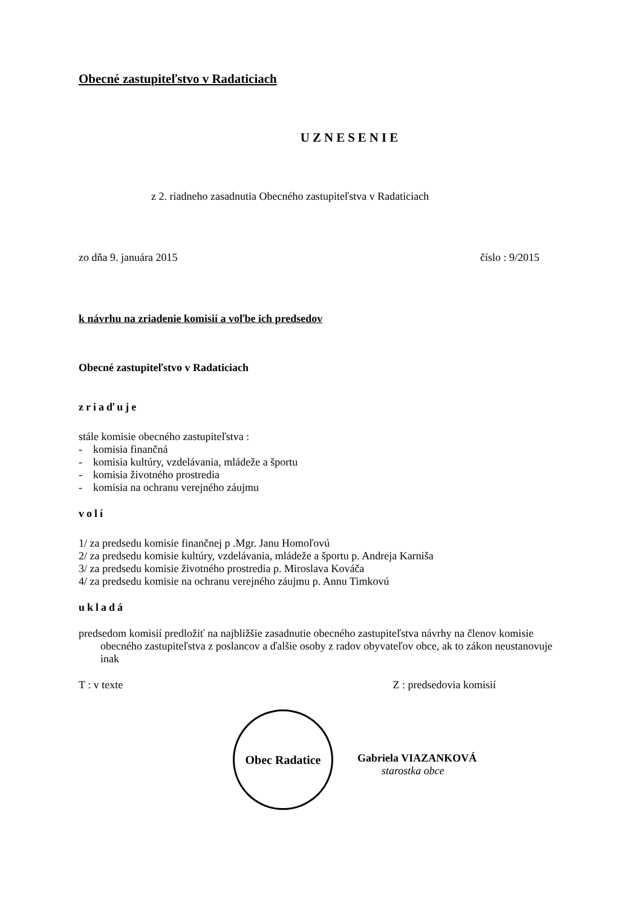Obecné zastupiteľstvo v Radaticiach
UZNESENIE
z 2. riadneho zasadnutia Obecného zastupiteľstva v Radaticiach
zo dňa 9. januára 2015 číslo : 9/2015
k návrhu na zriadenie komisií a voľbe ich predsedov
Obecné zastupiteľstvo v Radaticiach
zriaďuje
stále komisie obecného zastupiteľstva :
- komisia finančná
- komisia kultúry, vzdelávania, mládeže a športu
- komisia životného prostredia
- komisia na ochranu verejného záujmu
volí
1/ za predsedu komisie finančnej p .Mgr. Janu Homoľovú
2/ za predsedu komisie kultúry, vzdelávania, mládeže a športu p. Andreja Karniša
3/ za predsedu komisie životného prostredia p. Miroslava Kováča
4/ za predsedu komisie na ochranu verejného záujmu p. Annu Timkovú
ukladá
predsedom komisií predložiť na najbližšie zasadnutie obecného zastupiteľstva návrhy na členov komisie obecného zastupiteľstva z poslancov a ďalšie osoby z radov obyvateľov obce, ak to zákon neustanovuje inak
T : v texte Z : predsedovia komisií
Obec Radatice
Gabriela VIAZANKOVÁ
starostka obce